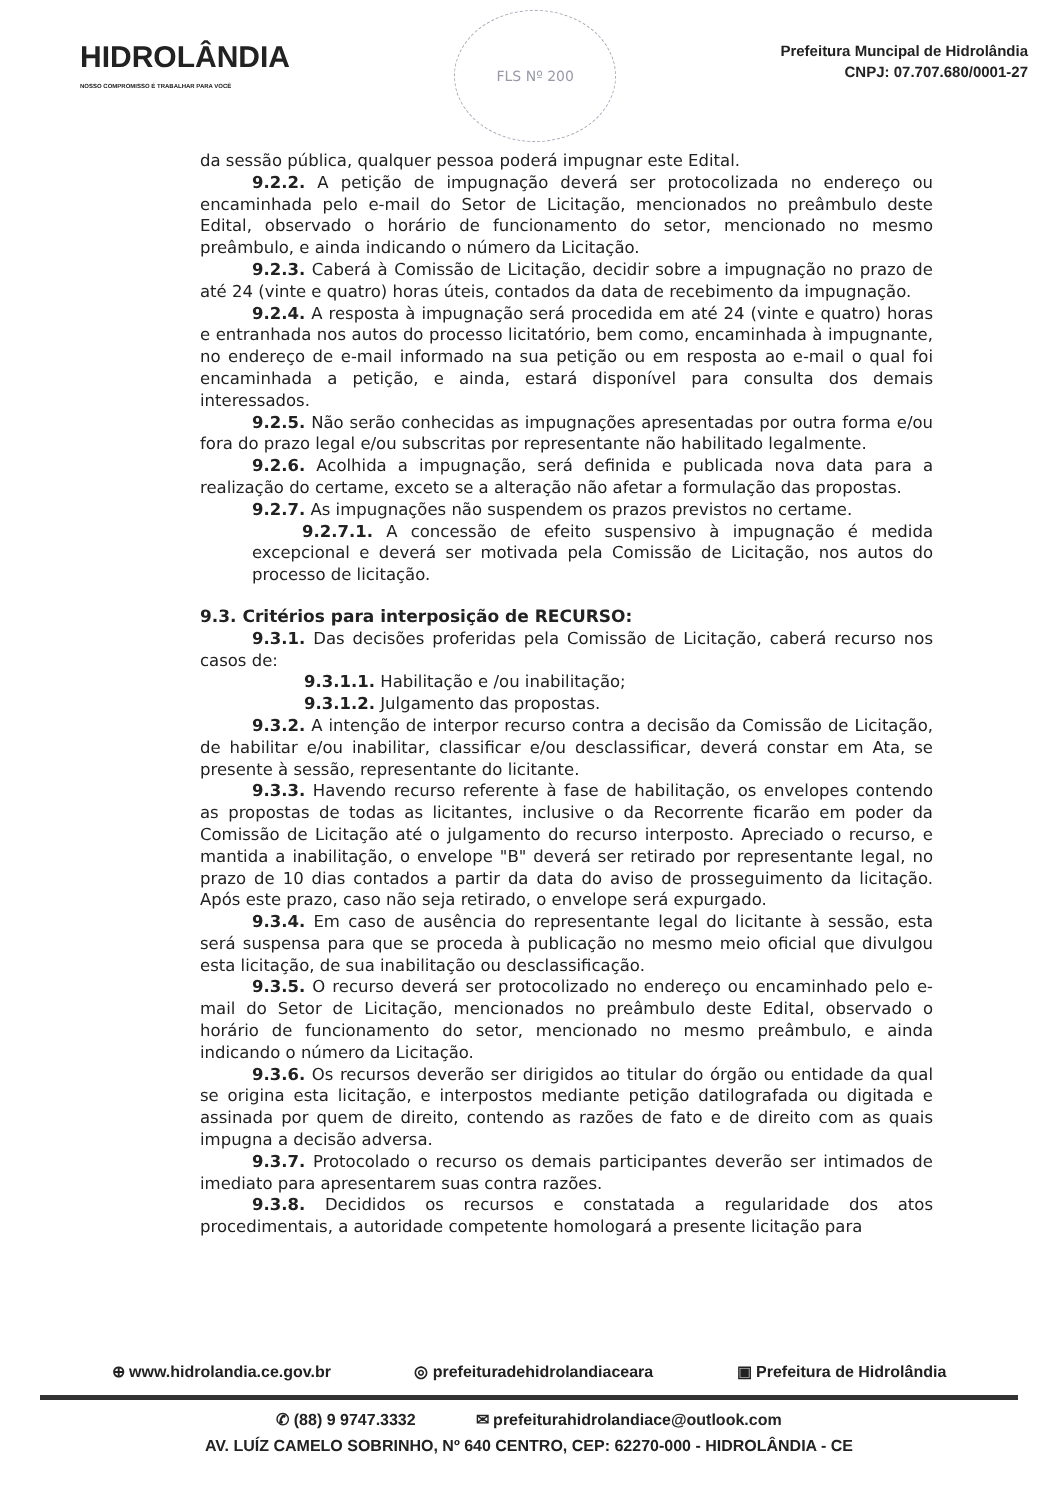HIDROLÂNDIA
NOSSO COMPROMISSO É TRABALHAR PARA VOCÊ
FLS Nº 200
Prefeitura Muncipal de Hidrolândia
CNPJ: 07.707.680/0001-27
da sessão pública, qualquer pessoa poderá impugnar este Edital.
9.2.2. A petição de impugnação deverá ser protocolizada no endereço ou encaminhada pelo e-mail do Setor de Licitação, mencionados no preâmbulo deste Edital, observado o horário de funcionamento do setor, mencionado no mesmo preâmbulo, e ainda indicando o número da Licitação.
9.2.3. Caberá à Comissão de Licitação, decidir sobre a impugnação no prazo de até 24 (vinte e quatro) horas úteis, contados da data de recebimento da impugnação.
9.2.4. A resposta à impugnação será procedida em até 24 (vinte e quatro) horas e entranhada nos autos do processo licitatório, bem como, encaminhada à impugnante, no endereço de e-mail informado na sua petição ou em resposta ao e-mail o qual foi encaminhada a petição, e ainda, estará disponível para consulta dos demais interessados.
9.2.5. Não serão conhecidas as impugnações apresentadas por outra forma e/ou fora do prazo legal e/ou subscritas por representante não habilitado legalmente.
9.2.6. Acolhida a impugnação, será definida e publicada nova data para a realização do certame, exceto se a alteração não afetar a formulação das propostas.
9.2.7. As impugnações não suspendem os prazos previstos no certame.
9.2.7.1. A concessão de efeito suspensivo à impugnação é medida excepcional e deverá ser motivada pela Comissão de Licitação, nos autos do processo de licitação.
9.3. Critérios para interposição de RECURSO:
9.3.1. Das decisões proferidas pela Comissão de Licitação, caberá recurso nos casos de:
9.3.1.1. Habilitação e /ou inabilitação;
9.3.1.2. Julgamento das propostas.
9.3.2. A intenção de interpor recurso contra a decisão da Comissão de Licitação, de habilitar e/ou inabilitar, classificar e/ou desclassificar, deverá constar em Ata, se presente à sessão, representante do licitante.
9.3.3. Havendo recurso referente à fase de habilitação, os envelopes contendo as propostas de todas as licitantes, inclusive o da Recorrente ficarão em poder da Comissão de Licitação até o julgamento do recurso interposto. Apreciado o recurso, e mantida a inabilitação, o envelope "B" deverá ser retirado por representante legal, no prazo de 10 dias contados a partir da data do aviso de prosseguimento da licitação. Após este prazo, caso não seja retirado, o envelope será expurgado.
9.3.4. Em caso de ausência do representante legal do licitante à sessão, esta será suspensa para que se proceda à publicação no mesmo meio oficial que divulgou esta licitação, de sua inabilitação ou desclassificação.
9.3.5. O recurso deverá ser protocolizado no endereço ou encaminhado pelo e-mail do Setor de Licitação, mencionados no preâmbulo deste Edital, observado o horário de funcionamento do setor, mencionado no mesmo preâmbulo, e ainda indicando o número da Licitação.
9.3.6. Os recursos deverão ser dirigidos ao titular do órgão ou entidade da qual se origina esta licitação, e interpostos mediante petição datilografada ou digitada e assinada por quem de direito, contendo as razões de fato e de direito com as quais impugna a decisão adversa.
9.3.7. Protocolado o recurso os demais participantes deverão ser intimados de imediato para apresentarem suas contra razões.
9.3.8. Decididos os recursos e constatada a regularidade dos atos procedimentais, a autoridade competente homologará a presente licitação para
⊕ www.hidrolandia.ce.gov.br ◎ prefeituradehidrolandiaceara ▣ Prefeitura de Hidrolândia
✆ (88) 9 9747.3332 ✉ prefeiturahidrolandiace@outlook.com
AV. LUÍZ CAMELO SOBRINHO, Nº 640 CENTRO, CEP: 62270-000 - HIDROLÂNDIA - CE